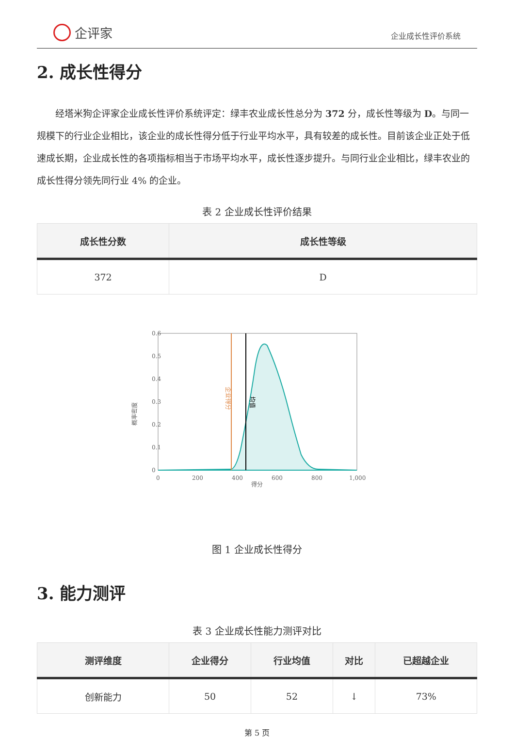企评家
企业成长性评价系统
2. 成长性得分
经塔米狗企评家企业成长性评价系统评定：绿丰农业成长性总分为 372 分，成长性等级为 D。与同一规模下的行业企业相比，该企业的成长性得分低于行业平均水平，具有较差的成长性。目前该企业正处于低速成长期，企业成长性的各项指标相当于市场平均水平，成长性逐步提升。与同行业企业相比，绿丰农业的成长性得分领先同行业 4% 的企业。
表 2 企业成长性评价结果
| 成长性分数 | 成长性等级 |
| --- | --- |
| 372 | D |
0.6
0.5
0.4
0.3
0.2
0.1
0
0
200
400
600
800
1,000
得分
概率密度
企业得分
均值
图 1 企业成长性得分
3. 能力测评
表 3 企业成长性能力测评对比
| 测评维度 | 企业得分 | 行业均值 | 对比 | 已超越企业 |
| --- | --- | --- | --- | --- |
| 创新能力 | 50 | 52 | ↓ | 73% |
第 5 页